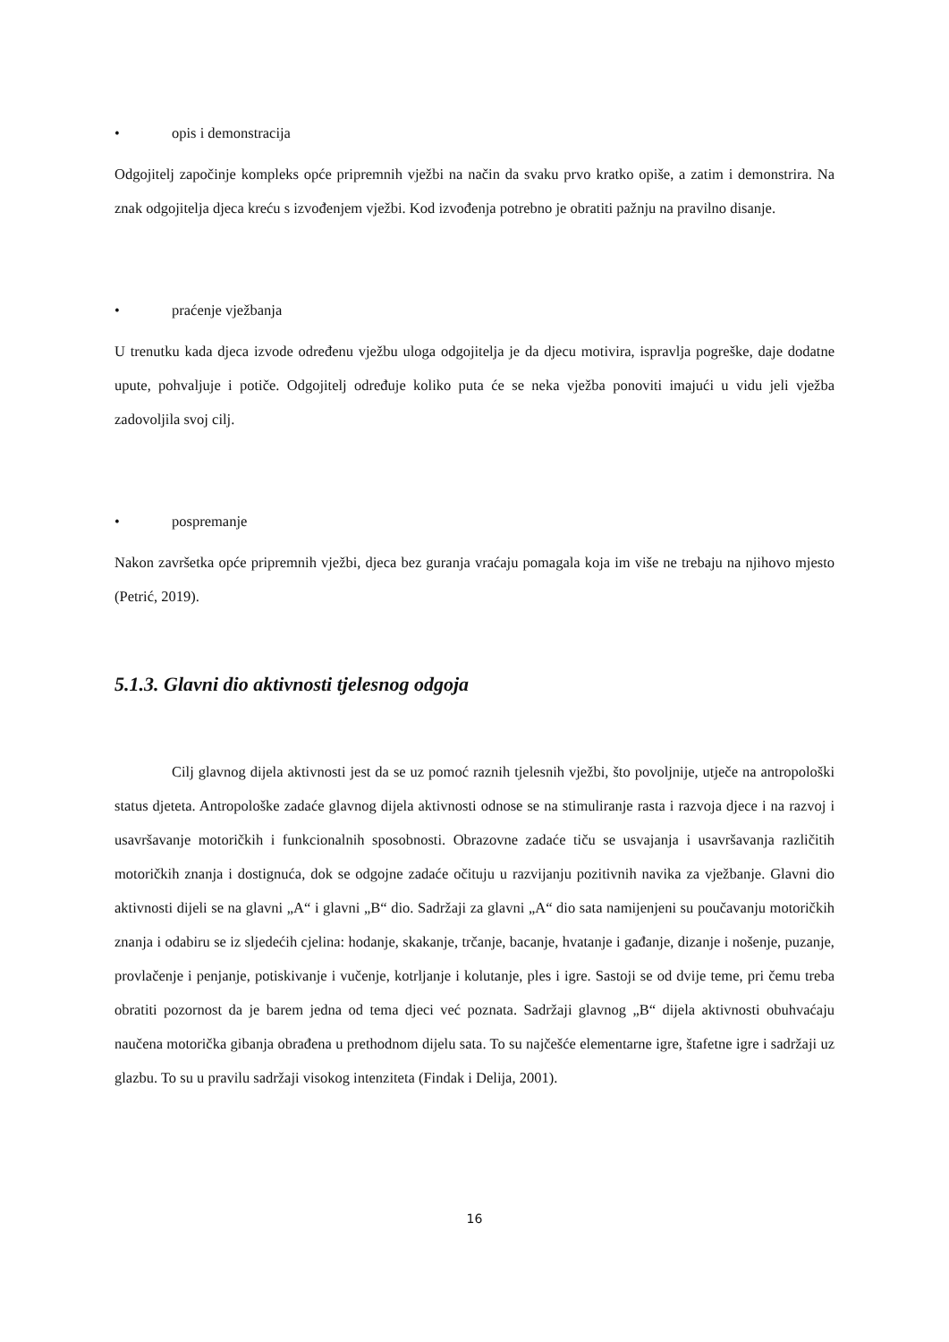• opis i demonstracija
Odgojitelj započinje kompleks opće pripremnih vježbi na način da svaku prvo kratko opiše, a zatim i demonstrira. Na znak odgojitelja djeca kreću s izvođenjem vježbi. Kod izvođenja potrebno je obratiti pažnju na pravilno disanje.
• praćenje vježbanja
U trenutku kada djeca izvode određenu vježbu uloga odgojitelja je da djecu motivira, ispravlja pogreške, daje dodatne upute, pohvaljuje i potiče. Odgojitelj određuje koliko puta će se neka vježba ponoviti imajući u vidu jeli vježba zadovoljila svoj cilj.
• pospremanje
Nakon završetka opće pripremnih vježbi, djeca bez guranja vraćaju pomagala koja im više ne trebaju na njihovo mjesto (Petrić, 2019).
5.1.3. Glavni dio aktivnosti tjelesnog odgoja
Cilj glavnog dijela aktivnosti jest da se uz pomoć raznih tjelesnih vježbi, što povoljnije, utječe na antropološki status djeteta. Antropološke zadaće glavnog dijela aktivnosti odnose se na stimuliranje rasta i razvoja djece i na razvoj i usavršavanje motoričkih i funkcionalnih sposobnosti. Obrazovne zadaće tiču se usvajanja i usavršavanja različitih motoričkih znanja i dostignuća, dok se odgojne zadaće očituju u razvijanju pozitivnih navika za vježbanje. Glavni dio aktivnosti dijeli se na glavni „A“ i glavni „B“ dio. Sadržaji za glavni „A“ dio sata namijenjeni su poučavanju motoričkih znanja i odabiru se iz sljedećih cjelina: hodanje, skakanje, trčanje, bacanje, hvatanje i gađanje, dizanje i nošenje, puzanje, provlačenje i penjanje, potiskivanje i vučenje, kotrljanje i kolutanje, ples i igre. Sastoji se od dvije teme, pri čemu treba obratiti pozornost da je barem jedna od tema djeci već poznata. Sadržaji glavnog „B“ dijela aktivnosti obuhvaćaju naučena motorička gibanja obrađena u prethodnom dijelu sata. To su najčešće elementarne igre, štafetne igre i sadržaji uz glazbu. To su u pravilu sadržaji visokog intenziteta (Findak i Delija, 2001).
16